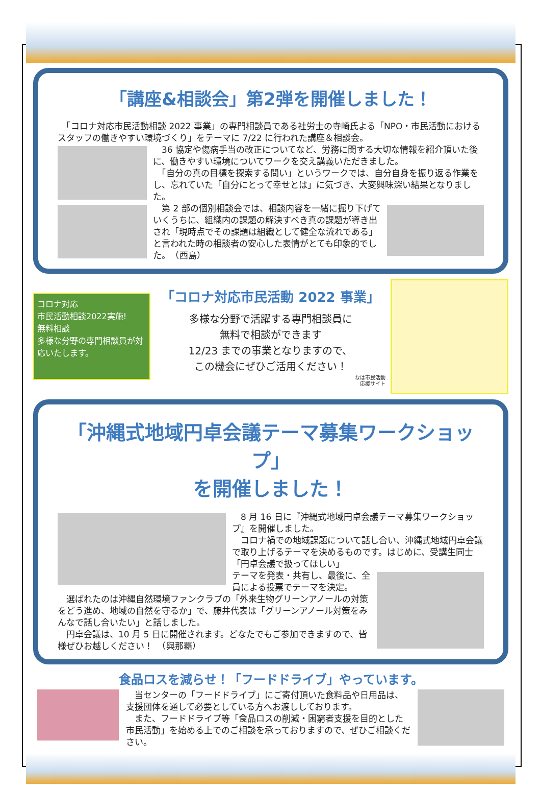「講座&相談会」第2弾を開催しました！
　「コロナ対応市民活動相談 2022 事業」の専門相談員である社労士の寺崎氏よる「NPO・市民活動におけるスタッフの働きやすい環境づくり」をテーマに 7/22 に行われた講座＆相談会。
　36 協定や傷病手当の改正についてなど、労務に関する大切な情報を紹介頂いた後に、働きやすい環境についてワークを交え講義いただきました。
　「自分の真の目標を探索する問い」というワークでは、自分自身を振り返る作業をし、忘れていた「自分にとって幸せとは」に気づき、大変興味深い結果となりました。
　第 2 部の個別相談会では、相談内容を一緒に掘り下げていくうちに、組織内の課題の解決すべき真の課題が導き出され「現時点でその課題は組織として健全な流れである」と言われた時の相談者の安心した表情がとても印象的でした。　（西島）
コロナ対応
市民活動相談2022実施!
無料相談
多様な分野の専門相談員が対応いたします。
「コロナ対応市民活動 2022 事業」
多様な分野で活躍する専門相談員に
無料で相談ができます
12/23 までの事業となりますので、
この機会にぜひご活用ください！
なは市民活動
応援サイト
「沖縄式地域円卓会議テーマ募集ワークショップ」
を開催しました！
　8 月 16 日に『沖縄式地域円卓会議テーマ募集ワークショップ』を開催しました。
　コロナ禍での地域課題について話し合い、沖縄式地域円卓会議で取り上げるテーマを決めるものです。はじめに、受講生同士「円卓会議で扱ってほしい」
テーマを発表・共有し、最後に、全員による投票でテーマを決定。
　選ばれたのは沖縄自然環境ファンクラブの「外来生物グリーンアノールの対策をどう進め、地域の自然を守るか」で、藤井代表は「グリーンアノール対策をみんなで話し合いたい」と話しました。
　円卓会議は、10 月 5 日に開催されます。どなたでもご参加できますので、皆様ぜひお越しください！　（與那覇）
食品ロスを減らせ！「フードドライブ」やっています。
　当センターの「フードドライブ」にご寄付頂いた食料品や日用品は、支援団体を通して必要としている方へお渡ししております。
　また、フードドライブ等「食品ロスの削減・困窮者支援を目的とした市民活動」を始める上でのご相談を承っておりますので、ぜひご相談ください。